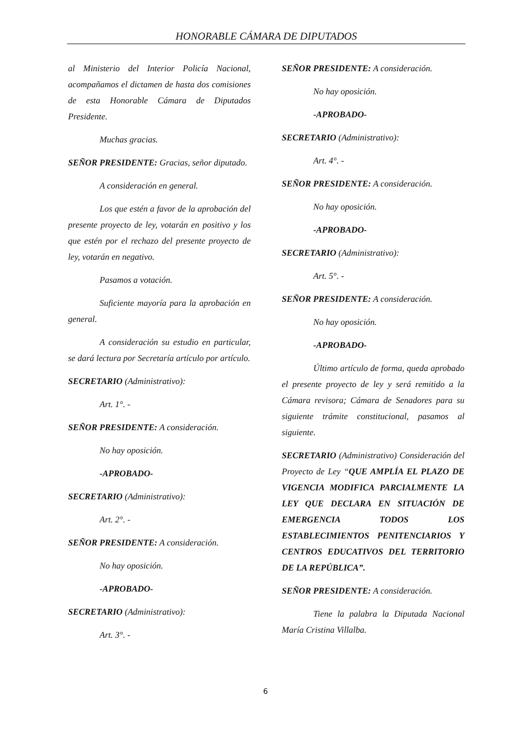HONORABLE CÁMARA DE DIPUTADOS
al Ministerio del Interior Policía Nacional, acompañamos el dictamen de hasta dos comisiones de esta Honorable Cámara de Diputados Presidente.
Muchas gracias.
SEÑOR PRESIDENTE: Gracias, señor diputado.
A consideración en general.
Los que estén a favor de la aprobación del presente proyecto de ley, votarán en positivo y los que estén por el rechazo del presente proyecto de ley, votarán en negativo.
Pasamos a votación.
Suficiente mayoría para la aprobación en general.
A consideración su estudio en particular, se dará lectura por Secretaría artículo por artículo.
SECRETARIO (Administrativo):
Art. 1°. -
SEÑOR PRESIDENTE: A consideración.
No hay oposición.
-APROBADO-
SECRETARIO (Administrativo):
Art. 2°. -
SEÑOR PRESIDENTE: A consideración.
No hay oposición.
-APROBADO-
SECRETARIO (Administrativo):
Art. 3°. -
SEÑOR PRESIDENTE: A consideración.
No hay oposición.
-APROBADO-
SECRETARIO (Administrativo):
Art. 4°. -
SEÑOR PRESIDENTE: A consideración.
No hay oposición.
-APROBADO-
SECRETARIO (Administrativo):
Art. 5°. -
SEÑOR PRESIDENTE: A consideración.
No hay oposición.
-APROBADO-
Último artículo de forma, queda aprobado el presente proyecto de ley y será remitido a la Cámara revisora; Cámara de Senadores para su siguiente trámite constitucional, pasamos al siguiente.
SECRETARIO (Administrativo) Consideración del Proyecto de Ley “QUE AMPLÍA EL PLAZO DE VIGENCIA MODIFICA PARCIALMENTE LA LEY QUE DECLARA EN SITUACIÓN DE EMERGENCIA TODOS LOS ESTABLECIMIENTOS PENITENCIARIOS Y CENTROS EDUCATIVOS DEL TERRITORIO DE LA REPÚBLICA”.
SEÑOR PRESIDENTE: A consideración.
Tiene la palabra la Diputada Nacional María Cristina Villalba.
6